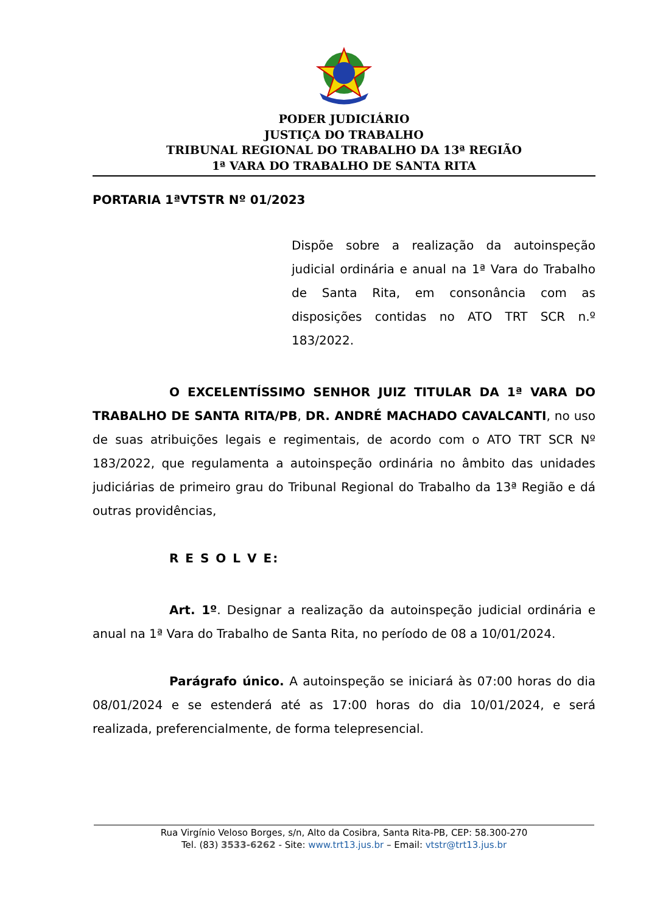PODER JUDICIÁRIO
JUSTIÇA DO TRABALHO
TRIBUNAL REGIONAL DO TRABALHO DA 13ª REGIÃO
1ª VARA DO TRABALHO DE SANTA RITA
PORTARIA 1ªVTSTR Nº 01/2023
Dispõe sobre a realização da autoinspeção judicial ordinária e anual na 1ª Vara do Trabalho de Santa Rita, em consonância com as disposições contidas no ATO TRT SCR n.º 183/2022.
O EXCELENTÍSSIMO SENHOR JUIZ TITULAR DA 1ª VARA DO TRABALHO DE SANTA RITA/PB, DR. ANDRÉ MACHADO CAVALCANTI, no uso de suas atribuições legais e regimentais, de acordo com o ATO TRT SCR Nº 183/2022, que regulamenta a autoinspeção ordinária no âmbito das unidades judiciárias de primeiro grau do Tribunal Regional do Trabalho da 13ª Região e dá outras providências,
R E S O L V E:
Art. 1º. Designar a realização da autoinspeção judicial ordinária e anual na 1ª Vara do Trabalho de Santa Rita, no período de 08 a 10/01/2024.
Parágrafo único. A autoinspeção se iniciará às 07:00 horas do dia 08/01/2024 e se estenderá até as 17:00 horas do dia 10/01/2024, e será realizada, preferencialmente, de forma telepresencial.
Rua Virgínio Veloso Borges, s/n, Alto da Cosibra, Santa Rita-PB, CEP: 58.300-270
Tel. (83) 3533-6262 - Site: www.trt13.jus.br – Email: vtstr@trt13.jus.br